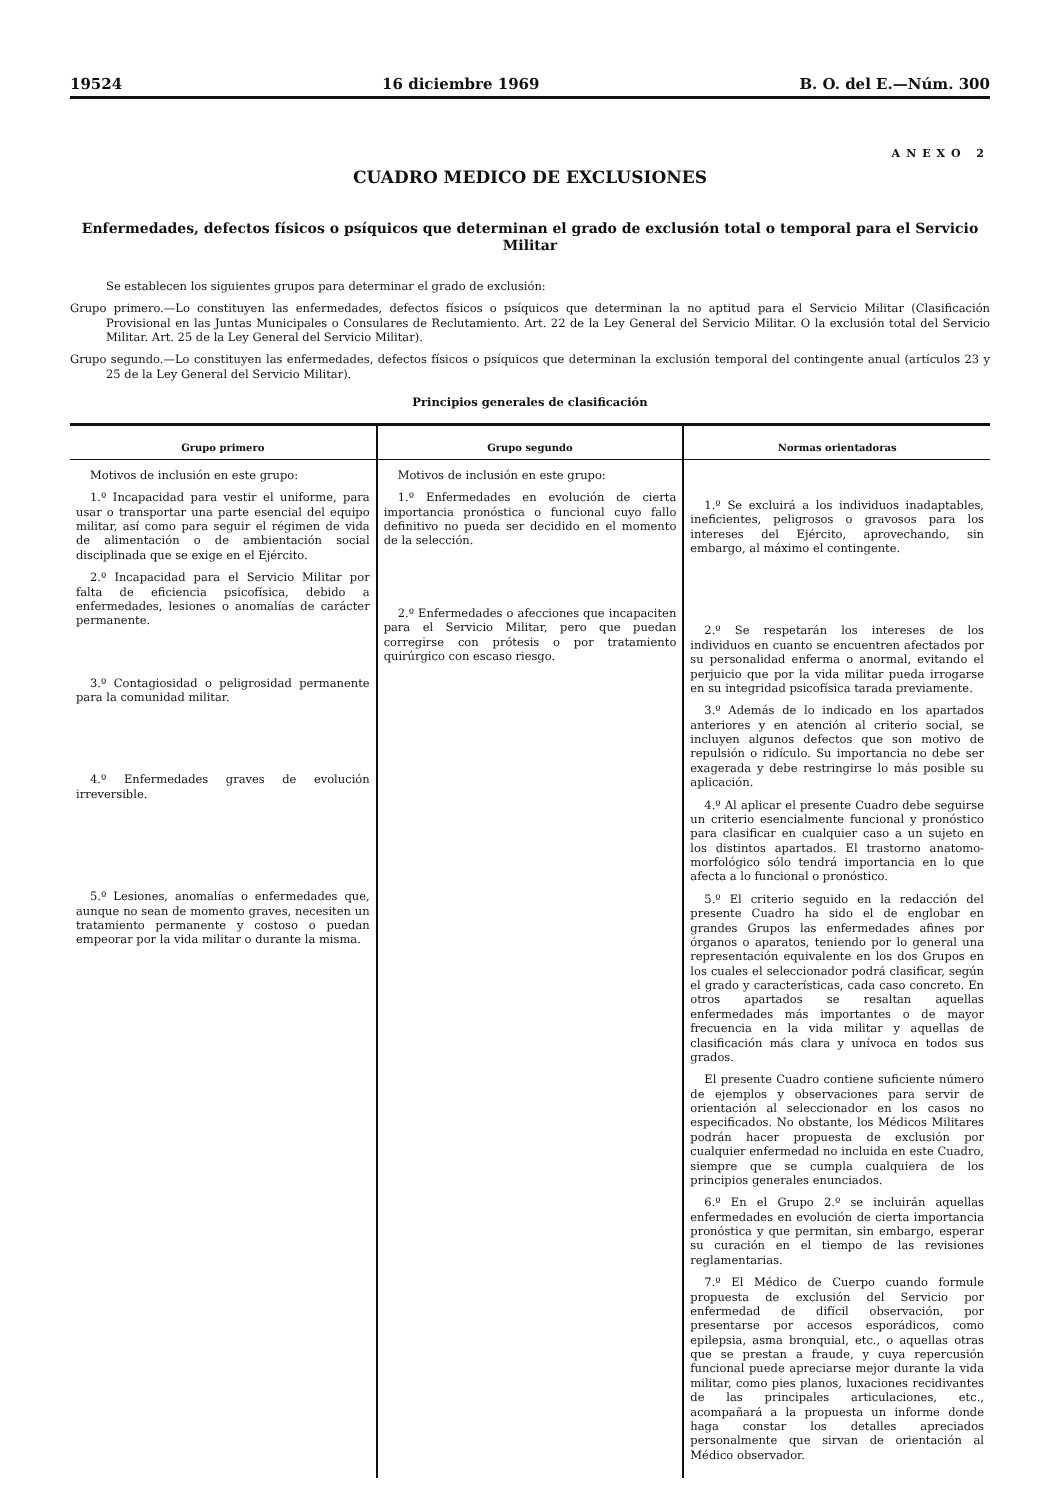19524 16 diciembre 1969 B. O. del E.—Núm. 300
ANEXO 2
CUADRO MEDICO DE EXCLUSIONES
Enfermedades, defectos físicos o psíquicos que determinan el grado de exclusión total o temporal para el Servicio Militar
Se establecen los siguientes grupos para determinar el grado de exclusión:
Grupo primero.—Lo constituyen las enfermedades, defectos físicos o psíquicos que determinan la no aptitud para el Servicio Militar (Clasificación Provisional en las Juntas Municipales o Consulares de Reclutamiento. Art. 22 de la Ley General del Servicio Militar. O la exclusión total del Servicio Militar. Art. 25 de la Ley General del Servicio Militar).
Grupo segundo.—Lo constituyen las enfermedades, defectos físicos o psíquicos que determinan la exclusión temporal del contingente anual (artículos 23 y 25 de la Ley General del Servicio Militar).
Principios generales de clasificación
| Grupo primero | Grupo segundo | Normas orientadoras |
| --- | --- | --- |
| Motivos de inclusión en este grupo: 1.º Incapacidad para vestir el uniforme, para usar o transportar una parte esencial del equipo militar, así como para seguir el régimen de vida de alimentación o de ambientación social disciplinada que se exige en el Ejército. 2.º Incapacidad para el Servicio Militar por falta de eficiencia psicofísica, debido a enfermedades, lesiones o anomalías de carácter permanente. 3.º Contagiosidad o peligrosidad permanente para la comunidad militar. 4.º Enfermedades graves de evolución irreversible. 5.º Lesiones, anomalías o enfermedades que, aunque no sean de momento graves, necesiten un tratamiento permanente y costoso o puedan empeorar por la vida militar o durante la misma. | Motivos de inclusión en este grupo: 1.º Enfermedades en evolución de cierta importancia pronóstica o funcional cuyo fallo definitivo no pueda ser decidido en el momento de la selección. 2.º Enfermedades o afecciones que incapaciten para el Servicio Militar, pero que puedan corregirse con prótesis o por tratamiento quirúrgico con escaso riesgo. | 1.º Se excluirá a los individuos inadaptables, ineficientes, peligrosos o gravosos para los intereses del Ejército, aprovechando, sin embargo, al máximo el contingente. 2.º Se respetarán los intereses de los individuos en cuanto se encuentren afectados por su personalidad enferma o anormal, evitando el perjuicio que por la vida militar pueda irrogarse en su integridad psicofísica tarada previamente. 3.º Además de lo indicado en los apartados anteriores y en atención al criterio social, se incluyen algunos defectos que son motivo de repulsión o ridículo. Su importancia no debe ser exagerada y debe restringirse lo más posible su aplicación. 4.º Al aplicar el presente Cuadro debe seguirse un criterio esencialmente funcional y pronóstico para clasificar en cualquier caso a un sujeto en los distintos apartados. El trastorno anatomo-morfológico sólo tendrá importancia en lo que afecta a lo funcional o pronóstico. 5.º El criterio seguido en la redacción del presente Cuadro ha sido el de englobar en grandes Grupos las enfermedades afines por órganos o aparatos, teniendo por lo general una representación equivalente en los dos Grupos en los cuales el seleccionador podrá clasificar, según el grado y características, cada caso concreto. En otros apartados se resaltan aquellas enfermedades más importantes o de mayor frecuencia en la vida militar y aquellas de clasificación más clara y unívoca en todos sus grados. El presente Cuadro contiene suficiente número de ejemplos y observaciones para servir de orientación al seleccionador en los casos no especificados. No obstante, los Médicos Militares podrán hacer propuesta de exclusión por cualquier enfermedad no incluida en este Cuadro, siempre que se cumpla cualquiera de los principios generales enunciados. 6.º En el Grupo 2.º se incluirán aquellas enfermedades en evolución de cierta importancia pronóstica y que permitan, sin embargo, esperar su curación en el tiempo de las revisiones reglamentarias. 7.º El Médico de Cuerpo cuando formule propuesta de exclusión del Servicio por enfermedad de difícil observación, por presentarse por accesos esporádicos, como epilepsia, asma bronquial, etc., o aquellas otras que se prestan a fraude, y cuya repercusión funcional puede apreciarse mejor durante la vida militar, como pies planos, luxaciones recidivantes de las principales articulaciones, etc., acompañará a la propuesta un informe donde haga constar los detalles apreciados personalmente que sirvan de orientación al Médico observador. |